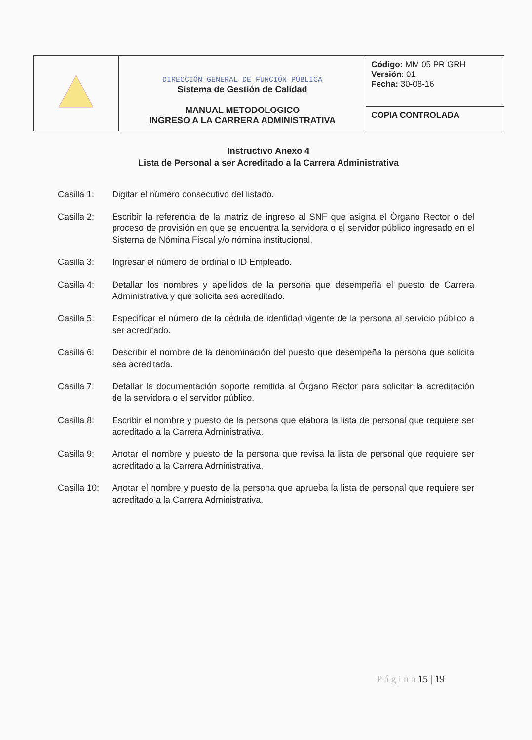| | DIRECCIÓN GENERAL DE FUNCIÓN PÚBLICA Sistema de Gestión de Calidad MANUAL METODOLOGICO INGRESO A LA CARRERA ADMINISTRATIVA | Código: MM 05 PR GRH Versión : 01 Fecha: 30-08-16 |
| | | COPIA CONTROLADA |
Instructivo Anexo 4
Lista de Personal a ser Acreditado a la Carrera Administrativa
Casilla 1: Digitar el número consecutivo del listado.
Casilla 2: Escribir la referencia de la matriz de ingreso al SNF que asigna el Órgano Rector o del proceso de provisión en que se encuentra la servidora o el servidor público ingresado en el Sistema de Nómina Fiscal y/o nómina institucional.
Casilla 3: Ingresar el número de ordinal o ID Empleado.
Casilla 4: Detallar los nombres y apellidos de la persona que desempeña el puesto de Carrera Administrativa y que solicita sea acreditado.
Casilla 5: Especificar el número de la cédula de identidad vigente de la persona al servicio público a ser acreditado.
Casilla 6: Describir el nombre de la denominación del puesto que desempeña la persona que solicita sea acreditada.
Casilla 7: Detallar la documentación soporte remitida al Órgano Rector para solicitar la acreditación de la servidora o el servidor público.
Casilla 8: Escribir el nombre y puesto de la persona que elabora la lista de personal que requiere ser acreditado a la Carrera Administrativa.
Casilla 9: Anotar el nombre y puesto de la persona que revisa la lista de personal que requiere ser acreditado a la Carrera Administrativa.
Casilla 10:
Anotar el nombre y puesto de la persona que aprueba la lista de personal que requiere ser acreditado a la Carrera Administrativa.
P á g i n a 15 | 19